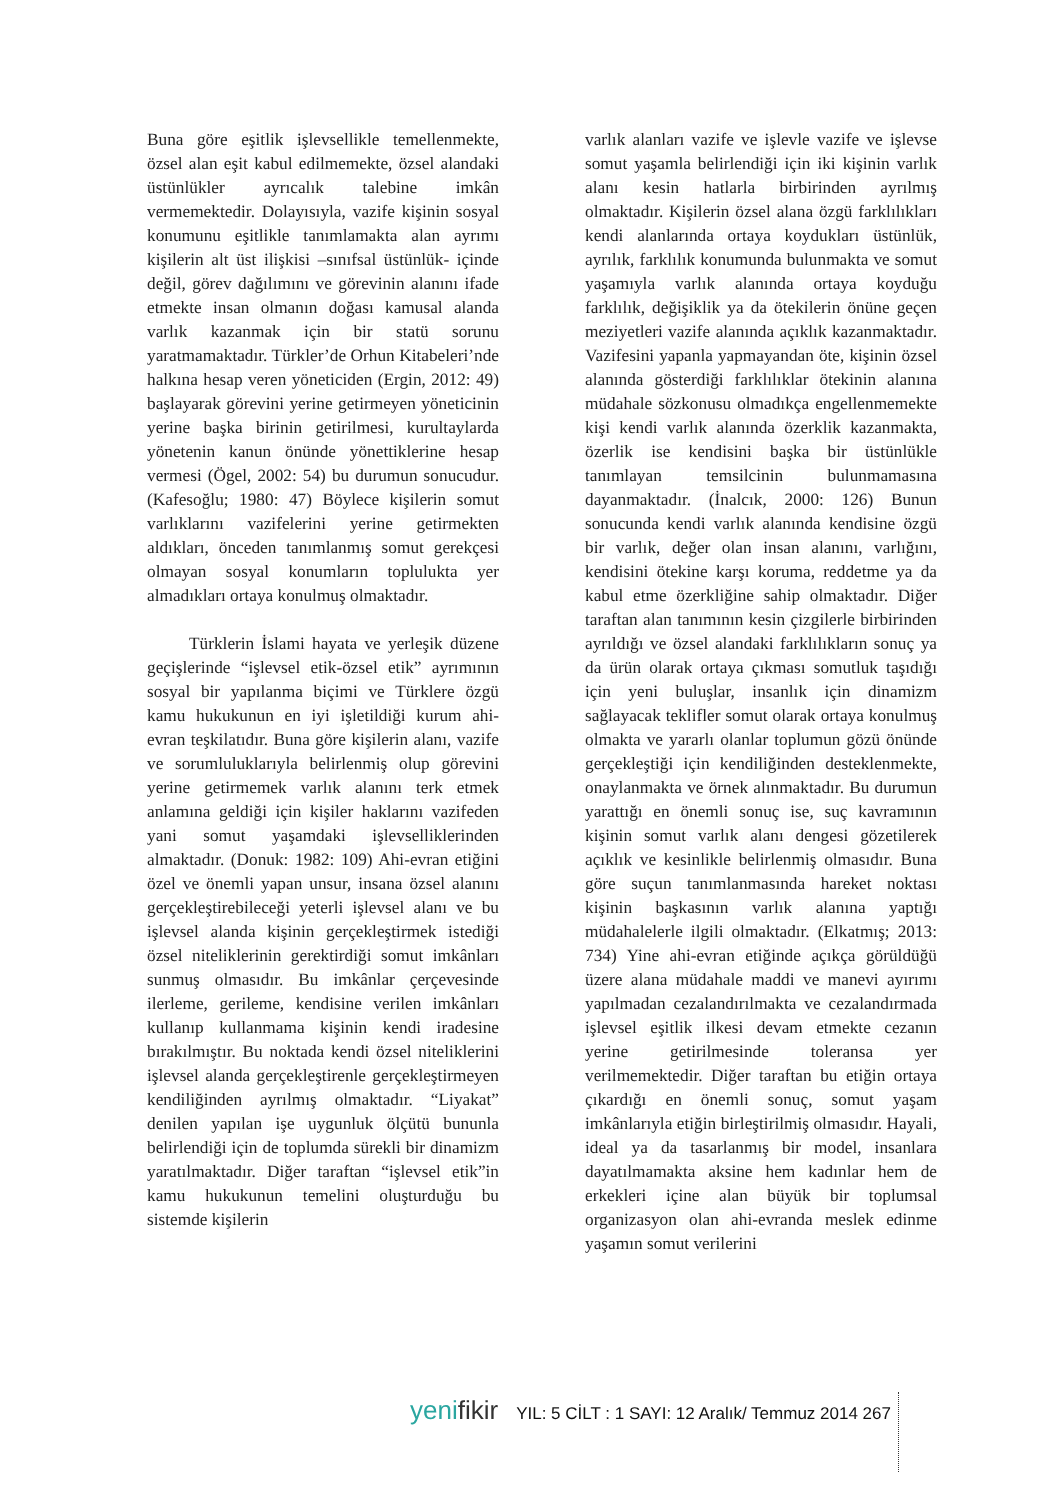Buna göre eşitlik işlevsellikle temellenmekte, özsel alan eşit kabul edilmemekte, özsel alandaki üstünlükler ayrıcalık talebine imkân vermemektedir. Dolayısıyla, vazife kişinin sosyal konumunu eşitlikle tanımlamakta alan ayrımı kişilerin alt üst ilişkisi –sınıfsal üstünlük- içinde değil, görev dağılımını ve görevinin alanını ifade etmekte insan olmanın doğası kamusal alanda varlık kazanmak için bir statü sorunu yaratmamaktadır. Türkler’de Orhun Kitabeleri’nde halkına hesap veren yöneticiden (Ergin, 2012: 49) başlayarak görevini yerine getirmeyen yöneticinin yerine başka birinin getirilmesi, kurultaylarda yönetenin kanun önünde yönettiklerine hesap vermesi (Ögel, 2002: 54) bu durumun sonucudur. (Kafesoğlu; 1980: 47) Böylece kişilerin somut varlıklarını vazifelerini yerine getirmekten aldıkları, önceden tanımlanmış somut gerekçesi olmayan sosyal konumların toplulukta yer almadıkları ortaya konulmuş olmaktadır.
Türklerin İslami hayata ve yerleşik düzene geçişlerinde “işlevsel etik-özsel etik” ayrımının sosyal bir yapılanma biçimi ve Türklere özgü kamu hukukunun en iyi işletildiği kurum ahi-evran teşkilatıdır. Buna göre kişilerin alanı, vazife ve sorumluluklarıyla belirlenmiş olup görevini yerine getirmemek varlık alanını terk etmek anlamına geldiği için kişiler haklarını vazifeden yani somut yaşamdaki işlevselliklerinden almaktadır. (Donuk: 1982: 109) Ahi-evran etiğini özel ve önemli yapan unsur, insana özsel alanını gerçekleştirebileceği yeterli işlevsel alanı ve bu işlevsel alanda kişinin gerçekleştirmek istediği özsel niteliklerinin gerektirdiği somut imkânları sunmuş olmasıdır. Bu imkânlar çerçevesinde ilerleme, gerileme, kendisine verilen imkânları kullanıp kullanmama kişinin kendi iradesine bırakılmıştır. Bu noktada kendi özsel niteliklerini işlevsel alanda gerçekleştirenle gerçekleştirmeyen kendiliğinden ayrılmış olmaktadır. “Liyakat” denilen yapılan işe uygunluk ölçütü bununla belirlendiği için de toplumda sürekli bir dinamizm yaratılmaktadır. Diğer taraftan “işlevsel etik”in kamu hukukunun temelini oluşturduğu bu sistemde kişilerin
varlık alanları vazife ve işlevle vazife ve işlevse somut yaşamla belirlendiği için iki kişinin varlık alanı kesin hatlarla birbirinden ayrılmış olmaktadır. Kişilerin özsel alana özgü farklılıkları kendi alanlarında ortaya koydukları üstünlük, ayrılık, farklılık konumunda bulunmakta ve somut yaşamıyla varlık alanında ortaya koyduğu farklılık, değişiklik ya da ötekilerin önüne geçen meziyetleri vazife alanında açıklık kazanmaktadır. Vazifesini yapanla yapmayandan öte, kişinin özsel alanında gösterdiği farklılıklar ötekinin alanına müdahale sözkonusu olmadıkça engellenmemekte kişi kendi varlık alanında özerklik kazanmakta, özerlik ise kendisini başka bir üstünlükle tanımlayan temsilcinin bulunmamasına dayanmaktadır. (İnalcık, 2000: 126) Bunun sonucunda kendi varlık alanında kendisine özgü bir varlık, değer olan insan alanını, varlığını, kendisini ötekine karşı koruma, reddetme ya da kabul etme özerkliğine sahip olmaktadır. Diğer taraftan alan tanımının kesin çizgilerle birbirinden ayrıldığı ve özsel alandaki farklılıkların sonuç ya da ürün olarak ortaya çıkması somutluk taşıdığı için yeni buluşlar, insanlık için dinamizm sağlayacak teklifler somut olarak ortaya konulmuş olmakta ve yararlı olanlar toplumun gözü önünde gerçekleştiği için kendiliğinden desteklenmekte, onaylanmakta ve örnek alınmaktadır. Bu durumun yarattığı en önemli sonuç ise, suç kavramının kişinin somut varlık alanı dengesi gözetilerek açıklık ve kesinlikle belirlenmiş olmasıdır. Buna göre suçun tanımlanmasında hareket noktası kişinin başkasının varlık alanına yaptığı müdahalelerle ilgili olmaktadır. (Elkatmış; 2013: 734) Yine ahi-evran etiğinde açıkça görüldüğü üzere alana müdahale maddi ve manevi ayırımı yapılmadan cezalandırılmakta ve cezalandırmada işlevsel eşitlik ilkesi devam etmekte cezanın yerine getirilmesinde toleransa yer verilmemektedir. Diğer taraftan bu etiğin ortaya çıkardığı en önemli sonuç, somut yaşam imkânlarıyla etiğin birleştirilmiş olmasıdır. Hayali, ideal ya da tasarlanmış bir model, insanlara dayatılmamakta aksine hem kadınlar hem de erkekleri içine alan büyük bir toplumsal organizasyon olan ahi-evranda meslek edinme yaşamın somut verilerini
yenifikir YIL: 5 CİLT : 1 SAYI: 12 Aralık/ Temmuz 2014 267